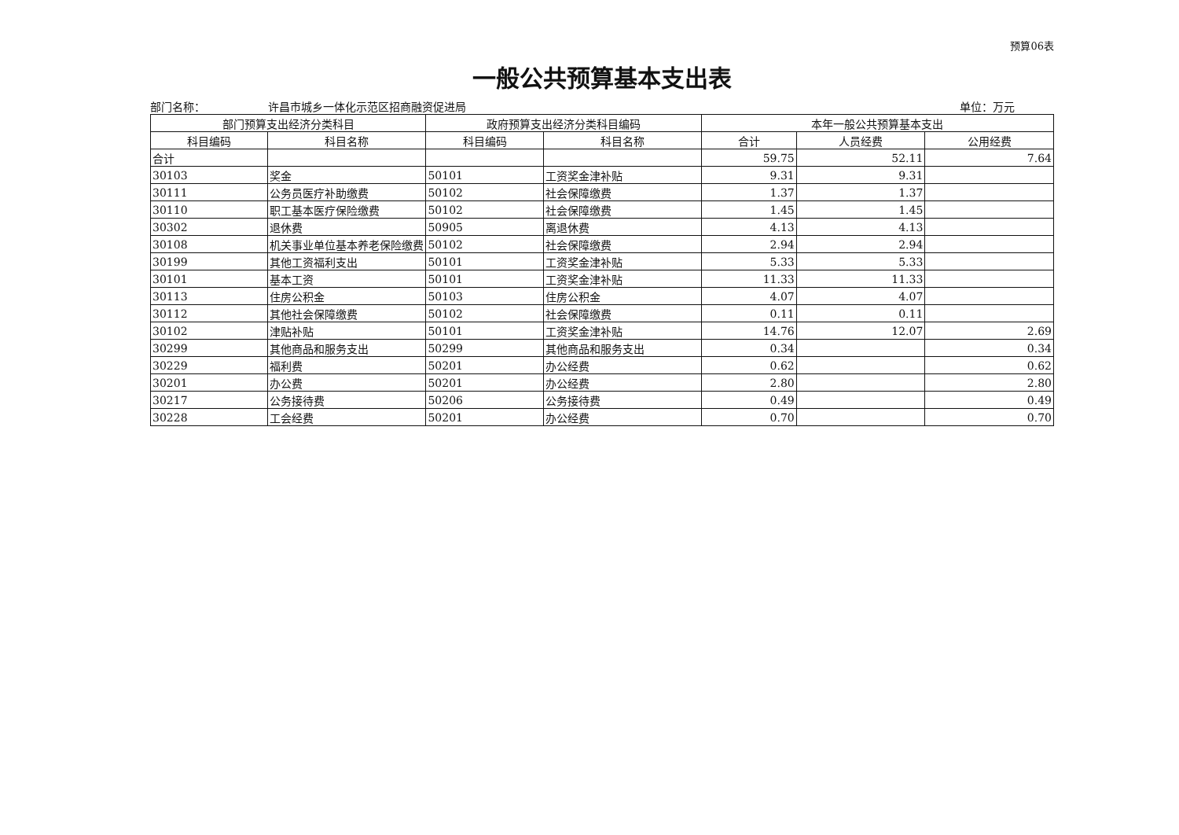预算06表
一般公共预算基本支出表
部门名称： 许昌市城乡一体化示范区招商融资促进局 单位：万元
| 部门预算支出经济分类科目 | | 政府预算支出经济分类科目编码 | | 本年一般公共预算基本支出 | | |
| --- | --- | --- | --- | --- | --- | --- |
| 科目编码 | 科目名称 | 科目编码 | 科目名称 | 合计 | 人员经费 | 公用经费 |
| 合计 | | | | 59.75 | 52.11 | 7.64 |
| 30103 | 奖金 | 50101 | 工资奖金津补贴 | 9.31 | 9.31 | |
| 30111 | 公务员医疗补助缴费 | 50102 | 社会保障缴费 | 1.37 | 1.37 | |
| 30110 | 职工基本医疗保险缴费 | 50102 | 社会保障缴费 | 1.45 | 1.45 | |
| 30302 | 退休费 | 50905 | 离退休费 | 4.13 | 4.13 | |
| 30108 | 机关事业单位基本养老保险缴费 | 50102 | 社会保障缴费 | 2.94 | 2.94 | |
| 30199 | 其他工资福利支出 | 50101 | 工资奖金津补贴 | 5.33 | 5.33 | |
| 30101 | 基本工资 | 50101 | 工资奖金津补贴 | 11.33 | 11.33 | |
| 30113 | 住房公积金 | 50103 | 住房公积金 | 4.07 | 4.07 | |
| 30112 | 其他社会保障缴费 | 50102 | 社会保障缴费 | 0.11 | 0.11 | |
| 30102 | 津贴补贴 | 50101 | 工资奖金津补贴 | 14.76 | 12.07 | 2.69 |
| 30299 | 其他商品和服务支出 | 50299 | 其他商品和服务支出 | 0.34 | | 0.34 |
| 30229 | 福利费 | 50201 | 办公经费 | 0.62 | | 0.62 |
| 30201 | 办公费 | 50201 | 办公经费 | 2.80 | | 2.80 |
| 30217 | 公务接待费 | 50206 | 公务接待费 | 0.49 | | 0.49 |
| 30228 | 工会经费 | 50201 | 办公经费 | 0.70 | | 0.70 |